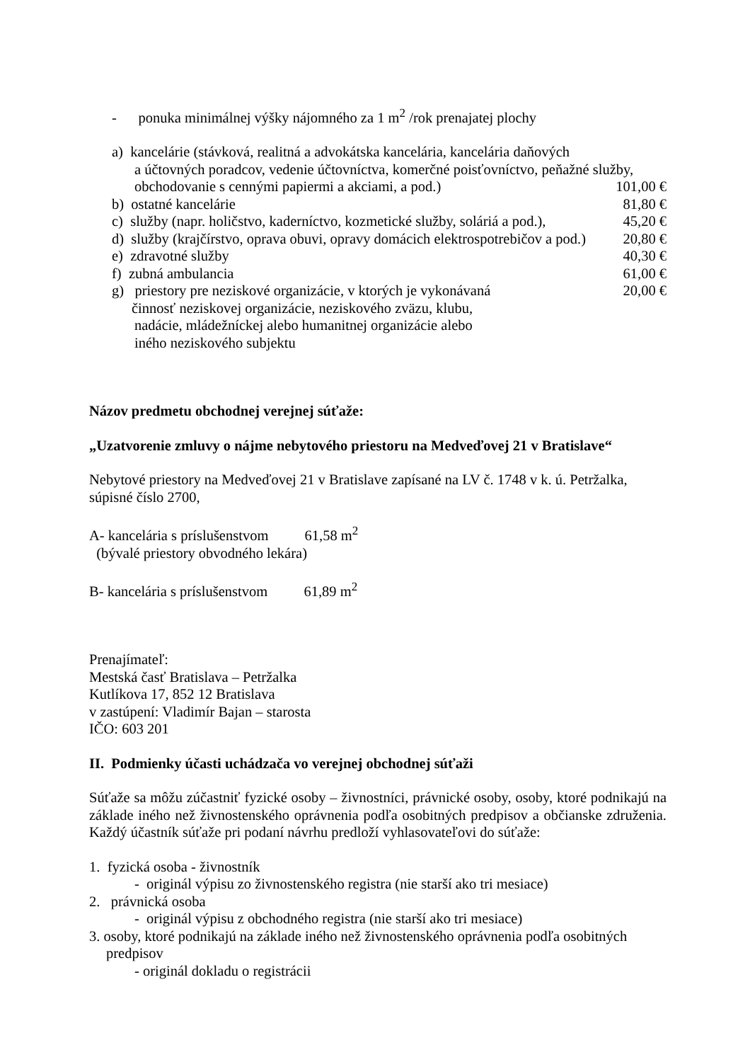- ponuka minimálnej výšky nájomného za 1 m<sup>2</sup> /rok prenajatej plochy
a) kancelárie (stávková, realitná a advokátska kancelária, kancelária daňových
a účtovných poradcov, vedenie účtovníctva, komerčné poisťovníctvo, peňažné služby,
obchodovanie s cennými papiermi a akciami, a pod.) 101,00 €
b) ostatné kancelárie 81,80 €
c) služby (napr. holičstvo, kaderníctvo, kozmetické služby, soláriá a pod.), 45,20 €
d) služby (krajčírstvo, oprava obuvi, opravy domácich elektrospotrebičov a pod.) 20,80 €
e) zdravotné služby 40,30 €
f) zubná ambulancia 61,00 €
g) priestory pre neziskové organizácie, v ktorých je vykonávaná 20,00 €
činnosť neziskovej organizácie, neziskového zväzu, klubu,
nadácie, mládežníckej alebo humanitnej organizácie alebo
iného neziskového subjektu
Názov predmetu obchodnej verejnej súťaže:
„Uzatvorenie zmluvy o nájme nebytového priestoru na Medveďovej 21 v Bratislave“
Nebytové priestory na Medveďovej 21 v Bratislave zapísané na LV č. 1748 v k. ú. Petržalka, súpisné číslo 2700,
A- kancelária s príslušenstvom 61,58 m<sup>2</sup>
(bývalé priestory obvodného lekára)
B- kancelária s príslušenstvom 61,89 m<sup>2</sup>
Prenajímateľ:
Mestská časť Bratislava – Petržalka
Kutlíkova 17, 852 12 Bratislava
v zastúpení: Vladimír Bajan – starosta
IČO: 603 201
II. Podmienky účasti uchádzača vo verejnej obchodnej súťaži
Súťaže sa môžu zúčastniť fyzické osoby – živnostníci, právnické osoby, osoby, ktoré podnikajú na základe iného než živnostenského oprávnenia podľa osobitných predpisov a občianske združenia. Každý účastník súťaže pri podaní návrhu predloží vyhlasovateľovi do súťaže:
1. fyzická osoba - živnostník
- originál výpisu zo živnostenského registra (nie starší ako tri mesiace)
2. právnická osoba
- originál výpisu z obchodného registra (nie starší ako tri mesiace)
3. osoby, ktoré podnikajú na základe iného než živnostenského oprávnenia podľa osobitných
predpisov
- originál dokladu o registrácii